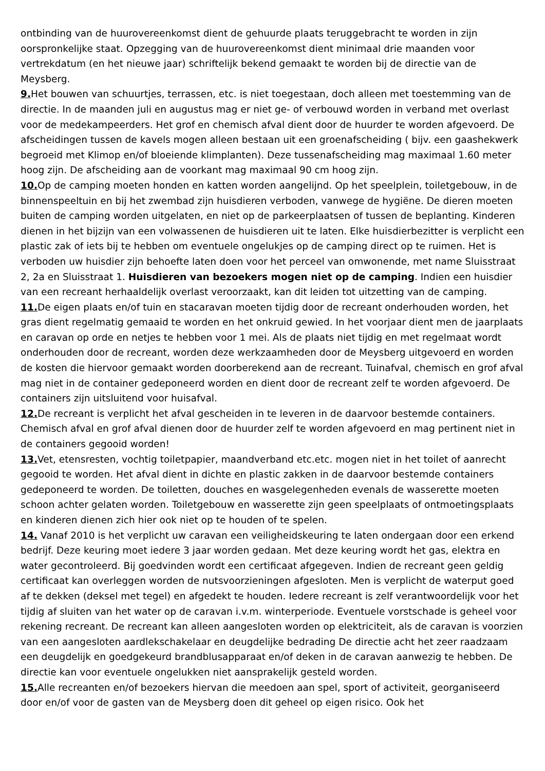ontbinding van de huurovereenkomst dient de gehuurde plaats teruggebracht te worden in zijn oorspronkelijke staat. Opzegging van de huurovereenkomst dient minimaal drie maanden voor vertrekdatum (en het nieuwe jaar) schriftelijk bekend gemaakt te worden bij de directie van de Meysberg.
9. Het bouwen van schuurtjes, terrassen, etc. is niet toegestaan, doch alleen met toestemming van de directie. In de maanden juli en augustus mag er niet ge- of verbouwd worden in verband met overlast voor de medekampeerders. Het grof en chemisch afval dient door de huurder te worden afgevoerd. De afscheidingen tussen de kavels mogen alleen bestaan uit een groenafscheiding ( bijv. een gaashekwerk begroeid met Klimop en/of bloeiende klimplanten). Deze tussenafscheiding mag maximaal 1.60 meter hoog zijn. De afscheiding aan de voorkant mag maximaal 90 cm hoog zijn.
10. Op de camping moeten honden en katten worden aangelijnd. Op het speelplein, toiletgebouw, in de binnenspeeltuin en bij het zwembad zijn huisdieren verboden, vanwege de hygiëne. De dieren moeten buiten de camping worden uitgelaten, en niet op de parkeerplaatsen of tussen de beplanting. Kinderen dienen in het bijzijn van een volwassenen de huisdieren uit te laten. Elke huisdierbezitter is verplicht een plastic zak of iets bij te hebben om eventuele ongelukjes op de camping direct op te ruimen. Het is verboden uw huisdier zijn behoefte laten doen voor het perceel van omwonende, met name Sluisstraat 2, 2a en Sluisstraat 1. Huisdieren van bezoekers mogen niet op de camping. Indien een huisdier van een recreant herhaaldelijk overlast veroorzaakt, kan dit leiden tot uitzetting van de camping.
11. De eigen plaats en/of tuin en stacaravan moeten tijdig door de recreant onderhouden worden, het gras dient regelmatig gemaaid te worden en het onkruid gewied. In het voorjaar dient men de jaarplaats en caravan op orde en netjes te hebben voor 1 mei. Als de plaats niet tijdig en met regelmaat wordt onderhouden door de recreant, worden deze werkzaamheden door de Meysberg uitgevoerd en worden de kosten die hiervoor gemaakt worden doorberekend aan de recreant. Tuinafval, chemisch en grof afval mag niet in de container gedeponeerd worden en dient door de recreant zelf te worden afgevoerd. De containers zijn uitsluitend voor huisafval.
12. De recreant is verplicht het afval gescheiden in te leveren in de daarvoor bestemde containers. Chemisch afval en grof afval dienen door de huurder zelf te worden afgevoerd en mag pertinent niet in de containers gegooid worden!
13. Vet, etensresten, vochtig toiletpapier, maandverband etc.etc. mogen niet in het toilet of aanrecht gegooid te worden. Het afval dient in dichte en plastic zakken in de daarvoor bestemde containers gedeponeerd te worden. De toiletten, douches en wasgelegenheden evenals de wasserette moeten schoon achter gelaten worden. Toiletgebouw en wasserette zijn geen speelplaats of ontmoetingsplaats en kinderen dienen zich hier ook niet op te houden of te spelen.
14. Vanaf 2010 is het verplicht uw caravan een veiligheidskeuring te laten ondergaan door een erkend bedrijf. Deze keuring moet iedere 3 jaar worden gedaan. Met deze keuring wordt het gas, elektra en water gecontroleerd. Bij goedvinden wordt een certificaat afgegeven. Indien de recreant geen geldig certificaat kan overleggen worden de nutsvoorzieningen afgesloten. Men is verplicht de waterput goed af te dekken (deksel met tegel) en afgedekt te houden. Iedere recreant is zelf verantwoordelijk voor het tijdig af sluiten van het water op de caravan i.v.m. winterperiode. Eventuele vorstschade is geheel voor rekening recreant. De recreant kan alleen aangesloten worden op elektriciteit, als de caravan is voorzien van een aangesloten aardlekschakelaar en deugdelijke bedrading De directie acht het zeer raadzaam een deugdelijk en goedgekeurd brandblusapparaat en/of deken in de caravan aanwezig te hebben. De directie kan voor eventuele ongelukken niet aansprakelijk gesteld worden.
15. Alle recreanten en/of bezoekers hiervan die meedoen aan spel, sport of activiteit, georganiseerd door en/of voor de gasten van de Meysberg doen dit geheel op eigen risico. Ook het